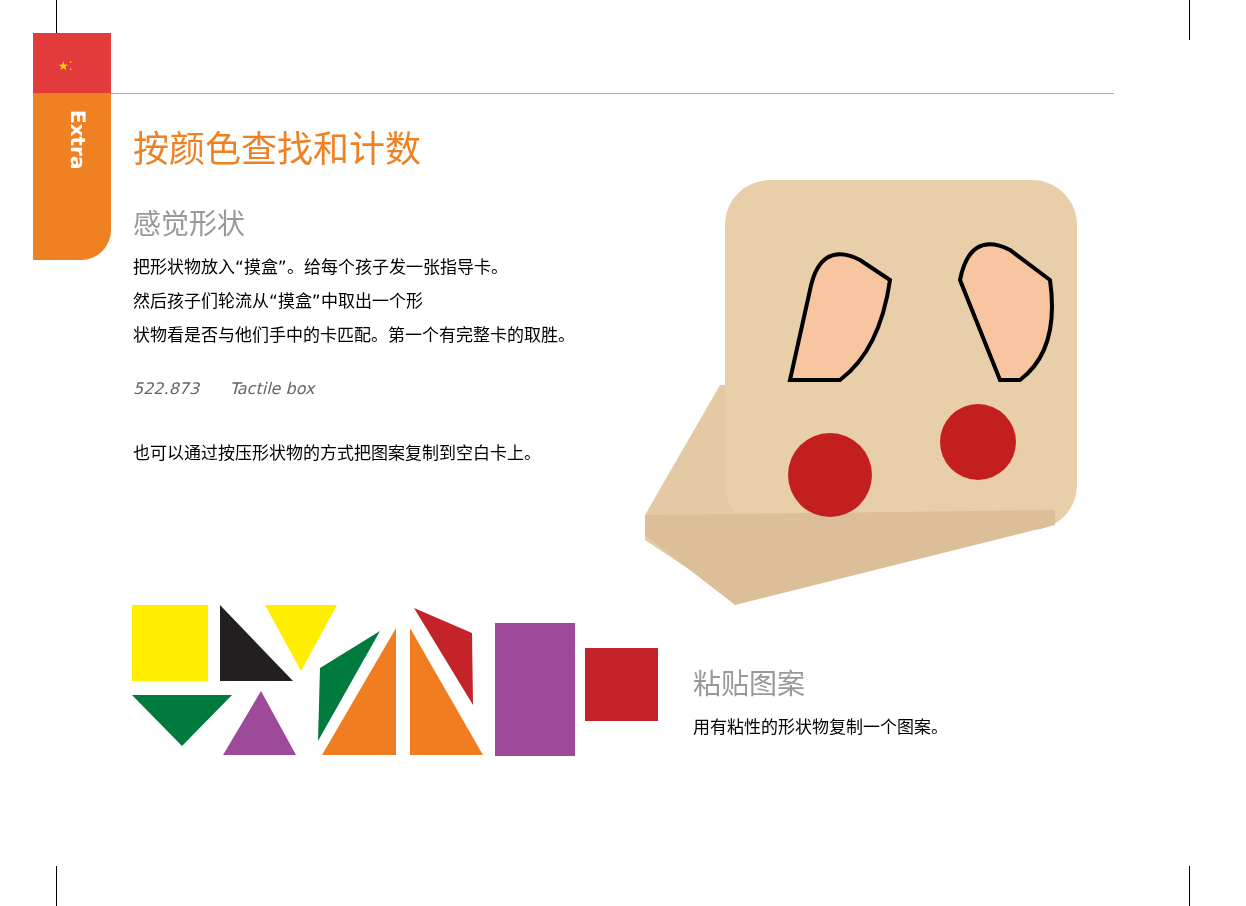★⁚
Extra
按颜色查找和计数
感觉形状
把形状物放入“摸盒”。给每个孩子发一张指导卡。
然后孩子们轮流从“摸盒”中取出一个形
状物看是否与他们手中的卡匹配。第一个有完整卡的取胜。
522.873 Tactile box
也可以通过按压形状物的方式把图案复制到空白卡上。
粘贴图案
用有粘性的形状物复制一个图案。